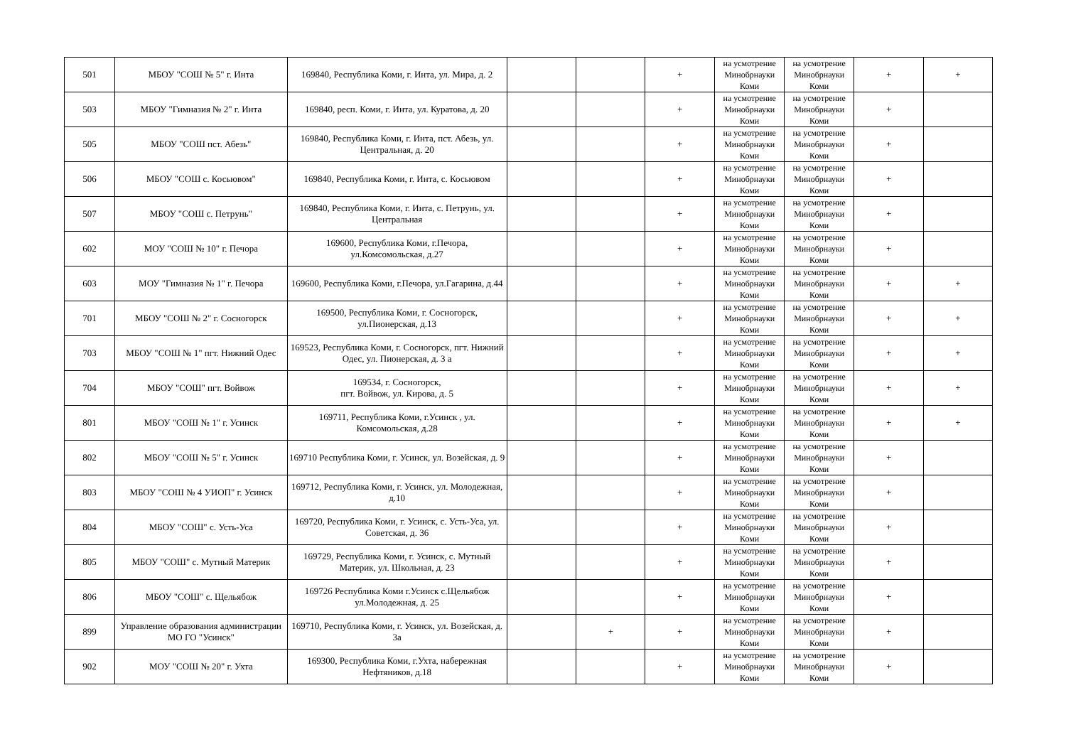| 501 | МБОУ "СОШ № 5" г. Инта | 169840, Республика Коми, г. Инта, ул. Мира, д. 2 | | | + | на усмотрение Минобрнауки Коми | на усмотрение Минобрнауки Коми | + | + |
| 503 | МБОУ "Гимназия № 2" г. Инта | 169840, респ. Коми, г. Инта, ул. Куратова, д. 20 | | | + | на усмотрение Минобрнауки Коми | на усмотрение Минобрнауки Коми | + | |
| 505 | МБОУ "СОШ пст. Абезь" | 169840, Республика Коми, г. Инта, пст. Абезь, ул. Центральная, д. 20 | | | + | на усмотрение Минобрнауки Коми | на усмотрение Минобрнауки Коми | + | |
| 506 | МБОУ "СОШ с. Косьювом" | 169840, Республика Коми, г. Инта, с. Косьювом | | | + | на усмотрение Минобрнауки Коми | на усмотрение Минобрнауки Коми | + | |
| 507 | МБОУ "СОШ с. Петрунь" | 169840, Республика Коми, г. Инта, с. Петрунь, ул. Центральная | | | + | на усмотрение Минобрнауки Коми | на усмотрение Минобрнауки Коми | + | |
| 602 | МОУ "СОШ № 10" г. Печора | 169600, Республика Коми, г.Печора, ул.Комсомольская, д.27 | | | + | на усмотрение Минобрнауки Коми | на усмотрение Минобрнауки Коми | + | |
| 603 | МОУ "Гимназия № 1" г. Печора | 169600, Республика Коми, г.Печора, ул.Гагарина, д.44 | | | + | на усмотрение Минобрнауки Коми | на усмотрение Минобрнауки Коми | + | + |
| 701 | МБОУ "СОШ № 2" г. Сосногорск | 169500, Республика Коми, г. Сосногорск, ул.Пионерская, д.13 | | | + | на усмотрение Минобрнауки Коми | на усмотрение Минобрнауки Коми | + | + |
| 703 | МБОУ "СОШ № 1" пгт. Нижний Одес | 169523, Республика Коми, г. Сосногорск, пгт. Нижний Одес, ул. Пионерская, д. 3 а | | | + | на усмотрение Минобрнауки Коми | на усмотрение Минобрнауки Коми | + | + |
| 704 | МБОУ "СОШ" пгт. Войвож | 169534, г. Сосногорск, пгт. Войвож, ул. Кирова, д. 5 | | | + | на усмотрение Минобрнауки Коми | на усмотрение Минобрнауки Коми | + | + |
| 801 | МБОУ "СОШ № 1" г. Усинск | 169711, Республика Коми, г.Усинск , ул. Комсомольская, д.28 | | | + | на усмотрение Минобрнауки Коми | на усмотрение Минобрнауки Коми | + | + |
| 802 | МБОУ "СОШ № 5" г. Усинск | 169710 Республика Коми, г. Усинск, ул. Возейская, д. 9 | | | + | на усмотрение Минобрнауки Коми | на усмотрение Минобрнауки Коми | + | |
| 803 | МБОУ "СОШ № 4 УИОП" г. Усинск | 169712, Республика Коми, г. Усинск, ул. Молодежная, д.10 | | | + | на усмотрение Минобрнауки Коми | на усмотрение Минобрнауки Коми | + | |
| 804 | МБОУ "СОШ" с. Усть-Уса | 169720, Республика Коми, г. Усинск, с. Усть-Уса, ул. Советская, д. 36 | | | + | на усмотрение Минобрнауки Коми | на усмотрение Минобрнауки Коми | + | |
| 805 | МБОУ "СОШ" с. Мутный Материк | 169729, Республика Коми, г. Усинск, с. Мутный Материк, ул. Школьная, д. 23 | | | + | на усмотрение Минобрнауки Коми | на усмотрение Минобрнауки Коми | + | |
| 806 | МБОУ "СОШ" с. Щельябож | 169726 Республика Коми г.Усинск с.Щельябож ул.Молодежная, д. 25 | | | + | на усмотрение Минобрнауки Коми | на усмотрение Минобрнауки Коми | + | |
| 899 | Управление образования администрации МО ГО "Усинск" | 169710, Республика Коми, г. Усинск, ул. Возейская, д. 3а | | + | + | на усмотрение Минобрнауки Коми | на усмотрение Минобрнауки Коми | + | |
| 902 | МОУ "СОШ № 20" г. Ухта | 169300, Республика Коми, г.Ухта, набережная Нефтяников, д.18 | | | + | на усмотрение Минобрнауки Коми | на усмотрение Минобрнауки Коми | + | |